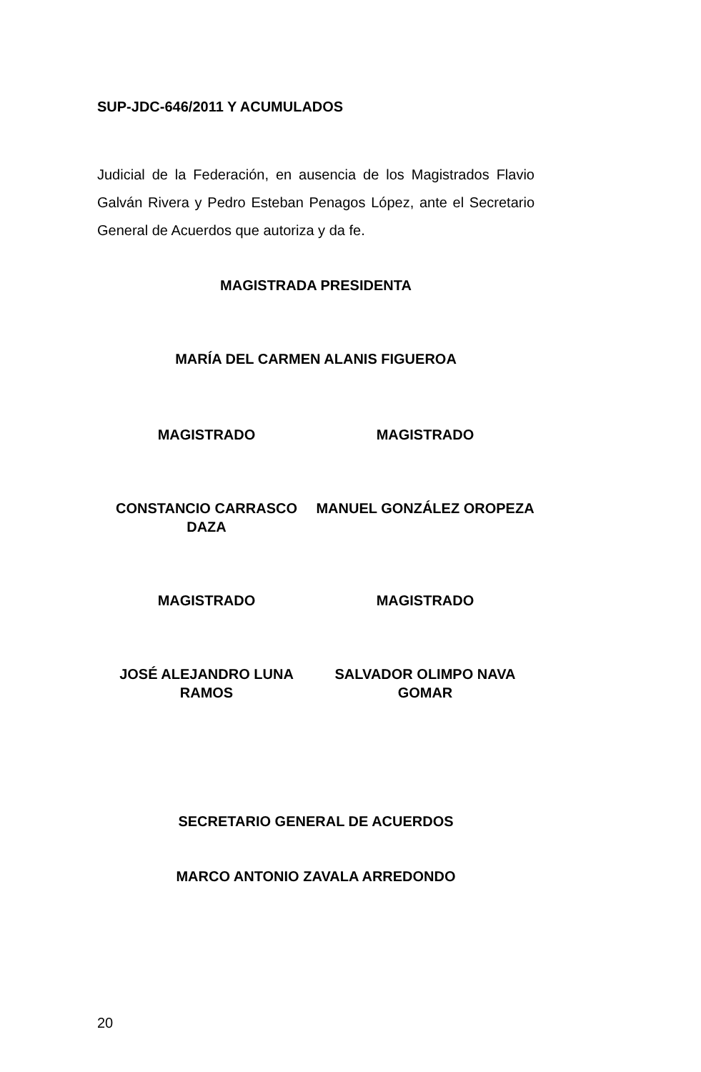SUP-JDC-646/2011 Y ACUMULADOS
Judicial de la Federación, en ausencia de los Magistrados Flavio Galván Rivera y Pedro Esteban Penagos López, ante el Secretario General de Acuerdos que autoriza y da fe.
MAGISTRADA PRESIDENTA
MARÍA DEL CARMEN ALANIS FIGUEROA
MAGISTRADO MAGISTRADO
CONSTANCIO CARRASCO DAZA MANUEL GONZÁLEZ OROPEZA
MAGISTRADO MAGISTRADO
JOSÉ ALEJANDRO LUNA RAMOS SALVADOR OLIMPO NAVA GOMAR
SECRETARIO GENERAL DE ACUERDOS
MARCO ANTONIO ZAVALA ARREDONDO
20